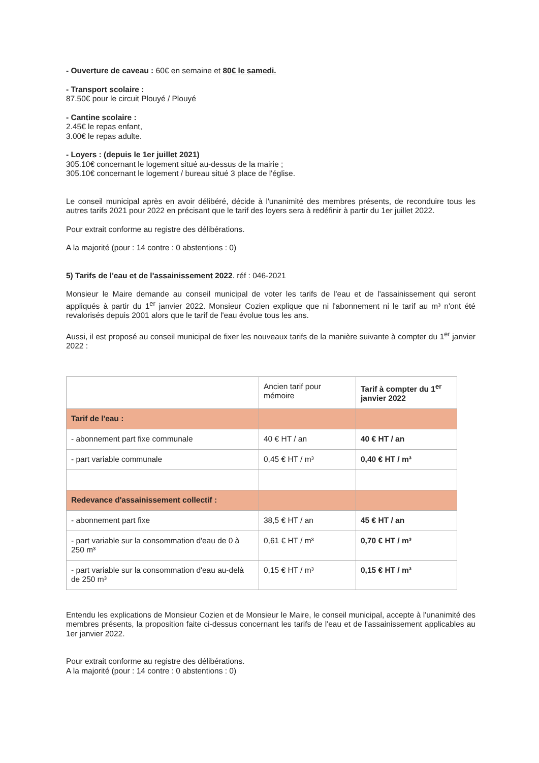- Ouverture de caveau : 60€ en semaine et 80€ le samedi.
- Transport scolaire :
87.50€ pour le circuit Plouyé / Plouyé
- Cantine scolaire :
2.45€ le repas enfant,
3.00€ le repas adulte.
- Loyers : (depuis le 1er juillet 2021)
305.10€ concernant le logement situé au-dessus de la mairie ;
305.10€ concernant le logement / bureau situé 3 place de l'église.
Le conseil municipal après en avoir délibéré, décide à l'unanimité des membres présents, de reconduire tous les autres tarifs 2021 pour 2022 en précisant que le tarif des loyers sera à redéfinir à partir du 1er juillet 2022.
Pour extrait conforme au registre des délibérations.
A la majorité (pour : 14 contre : 0 abstentions : 0)
5) Tarifs de l'eau et de l'assainissement 2022. réf : 046-2021
Monsieur le Maire demande au conseil municipal de voter les tarifs de l'eau et de l'assainissement qui seront appliqués à partir du 1<sup>er</sup> janvier 2022. Monsieur Cozien explique que ni l'abonnement ni le tarif au m³ n'ont été revalorisés depuis 2001 alors que le tarif de l'eau évolue tous les ans.
Aussi, il est proposé au conseil municipal de fixer les nouveaux tarifs de la manière suivante à compter du 1<sup>er</sup> janvier 2022 :
| | Ancien tarif pour mémoire | Tarif à compter du 1<sup>er</sup> janvier 2022 |
| Tarif de l'eau : | | |
| - abonnement part fixe communale | 40 € HT / an | 40 € HT / an |
| - part variable communale | 0,45 € HT / m³ | 0,40 € HT / m³ |
| Redevance d'assainissement collectif : | | |
| - abonnement part fixe | 38,5 € HT / an | 45 € HT / an |
| - part variable sur la consommation d'eau de 0 à 250 m³ | 0,61 € HT / m³ | 0,70 € HT / m³ |
| - part variable sur la consommation d'eau au-delà de 250 m³ | 0,15 € HT / m³ | 0,15 € HT / m³ |
Entendu les explications de Monsieur Cozien et de Monsieur le Maire, le conseil municipal, accepte à l'unanimité des membres présents, la proposition faite ci-dessus concernant les tarifs de l'eau et de l'assainissement applicables au 1er janvier 2022.
Pour extrait conforme au registre des délibérations.
A la majorité (pour : 14 contre : 0 abstentions : 0)